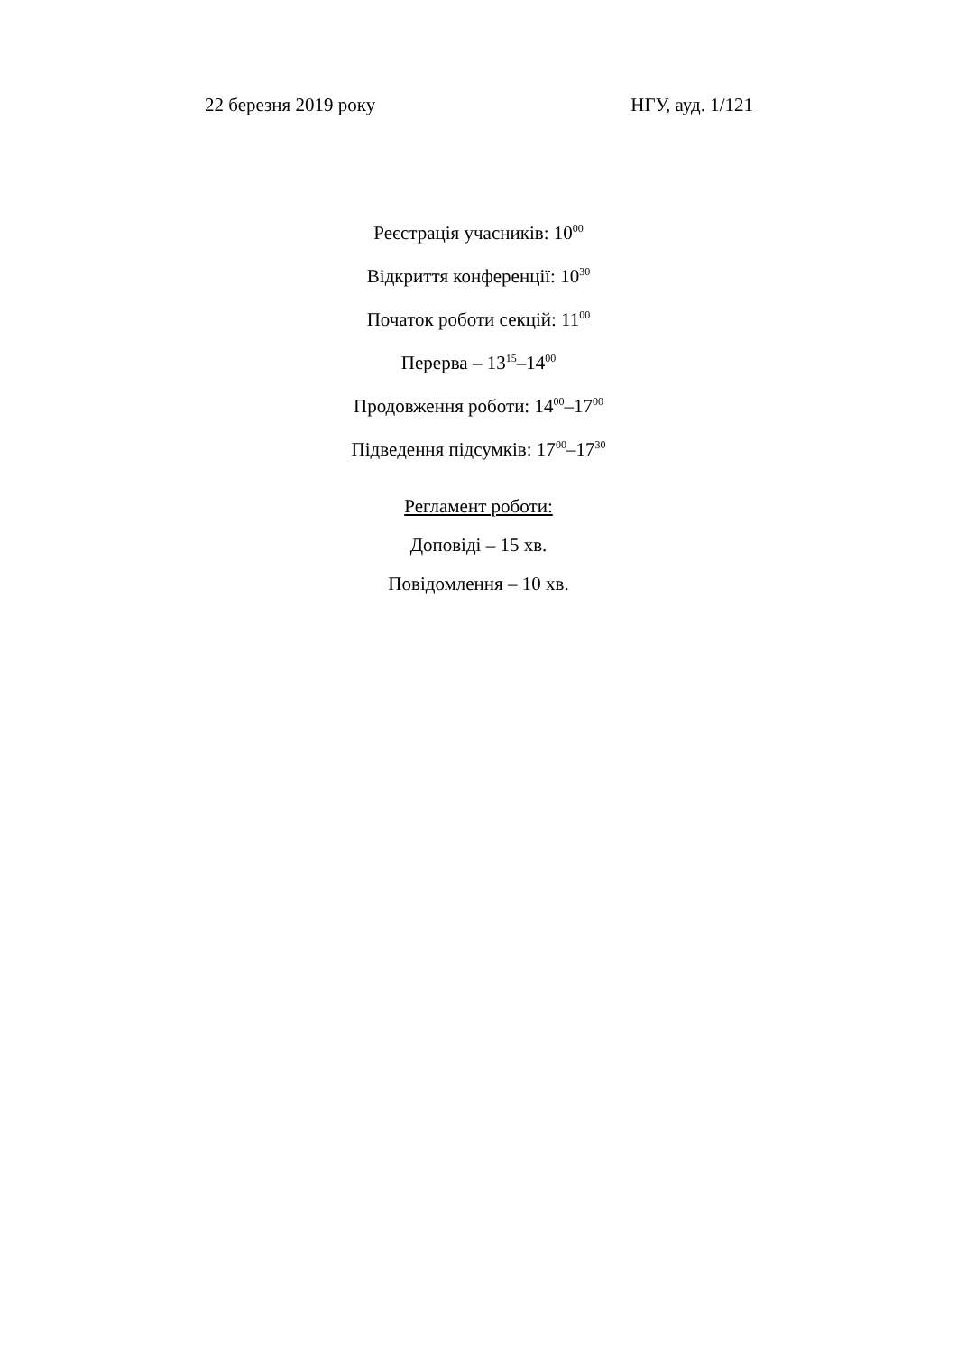22 березня 2019 року НГУ, ауд. 1/121
Реєстрація учасників: 10<sup>00</sup>
Відкриття конференції: 10<sup>30</sup>
Початок роботи секцій: 11<sup>00</sup>
Перерва – 13<sup>15</sup>–14<sup>00</sup>
Продовження роботи: 14<sup>00</sup>–17<sup>00</sup>
Підведення підсумків: 17<sup>00</sup>–17<sup>30</sup>
Регламент роботи:
Доповіді – 15 хв.
Повідомлення – 10 хв.